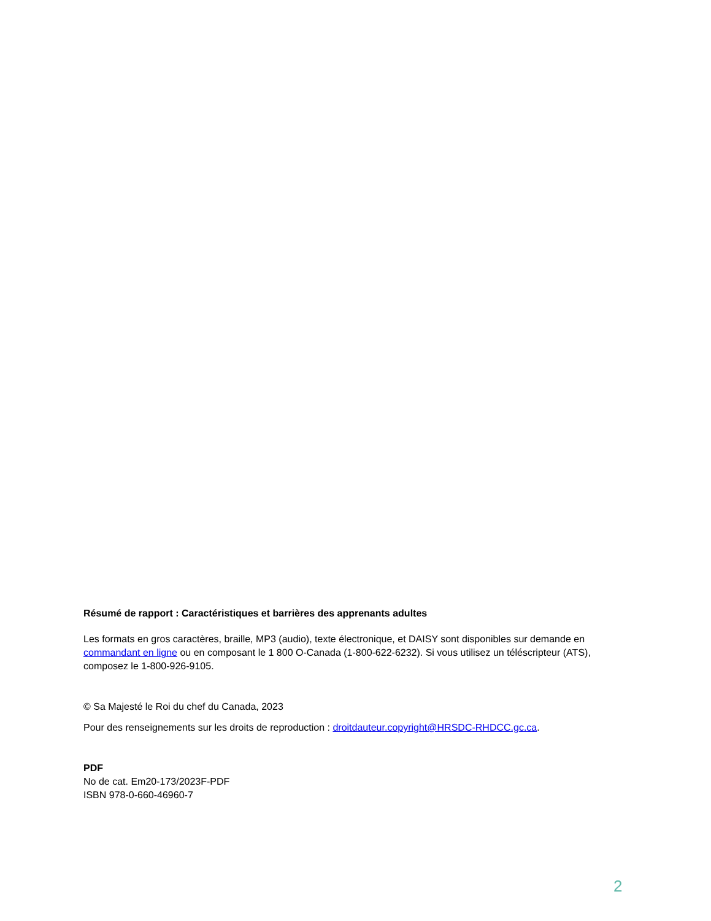Résumé de rapport : Caractéristiques et barrières des apprenants adultes
Les formats en gros caractères, braille, MP3 (audio), texte électronique, et DAISY sont disponibles sur demande en commandant en ligne ou en composant le 1 800 O-Canada (1-800-622-6232). Si vous utilisez un téléscripteur (ATS), composez le 1-800-926-9105.
© Sa Majesté le Roi du chef du Canada, 2023
Pour des renseignements sur les droits de reproduction : droitdauteur.copyright@HRSDC-RHDCC.gc.ca.
PDF
No de cat. Em20-173/2023F-PDF
ISBN 978-0-660-46960-7
2